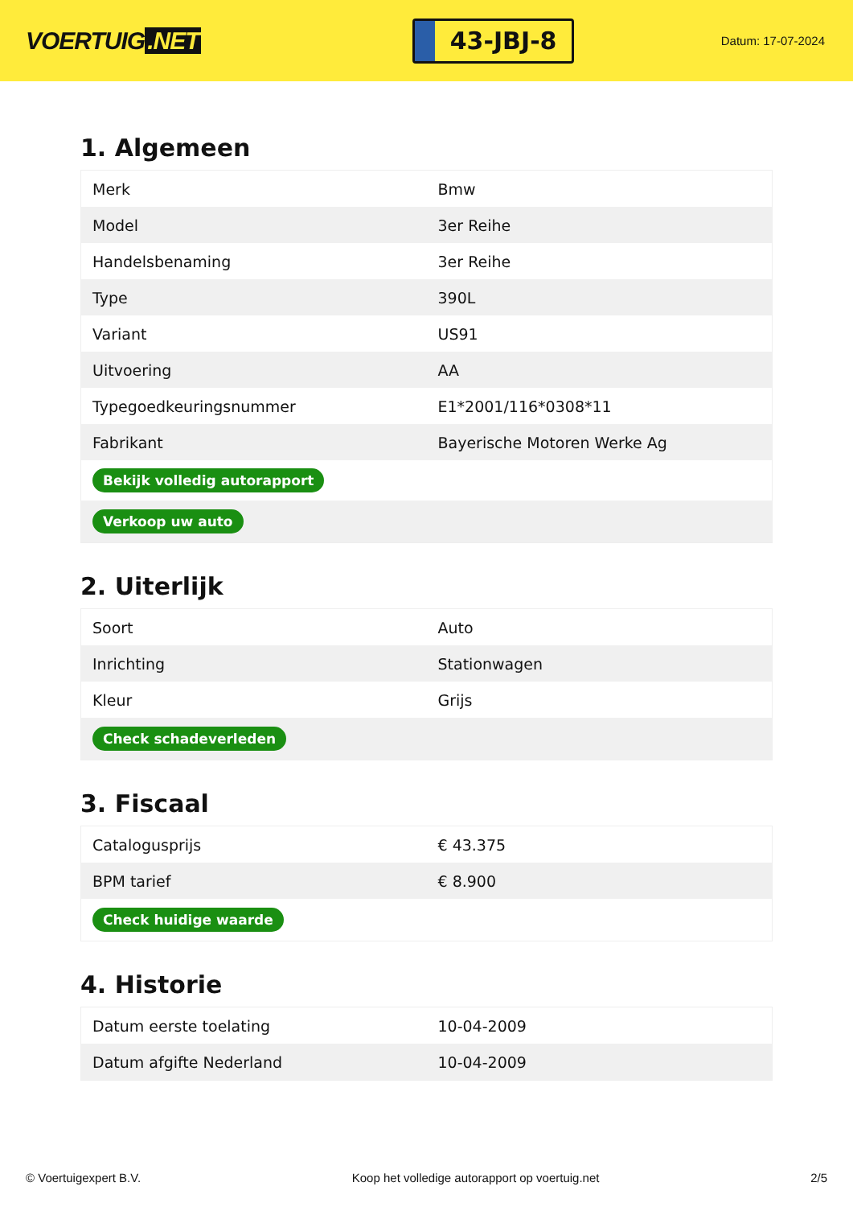VOERTUIG.NET
43-JBJ-8
Datum: 17-07-2024
1. Algemeen
| Merk | Bmw |
| Model | 3er Reihe |
| Handelsbenaming | 3er Reihe |
| Type | 390L |
| Variant | US91 |
| Uitvoering | AA |
| Typegoedkeuringsnummer | E1*2001/116*0308*11 |
| Fabrikant | Bayerische Motoren Werke Ag |
| Bekijk volledig autorapport | |
| Verkoop uw auto | |
2. Uiterlijk
| Soort | Auto |
| Inrichting | Stationwagen |
| Kleur | Grijs |
| Check schadeverleden | |
3. Fiscaal
| Catalogusprijs | € 43.375 |
| BPM tarief | € 8.900 |
| Check huidige waarde | |
4. Historie
| Datum eerste toelating | 10-04-2009 |
| Datum afgifte Nederland | 10-04-2009 |
© Voertuigexpert B.V. Koop het volledige autorapport op voertuig.net 2/5